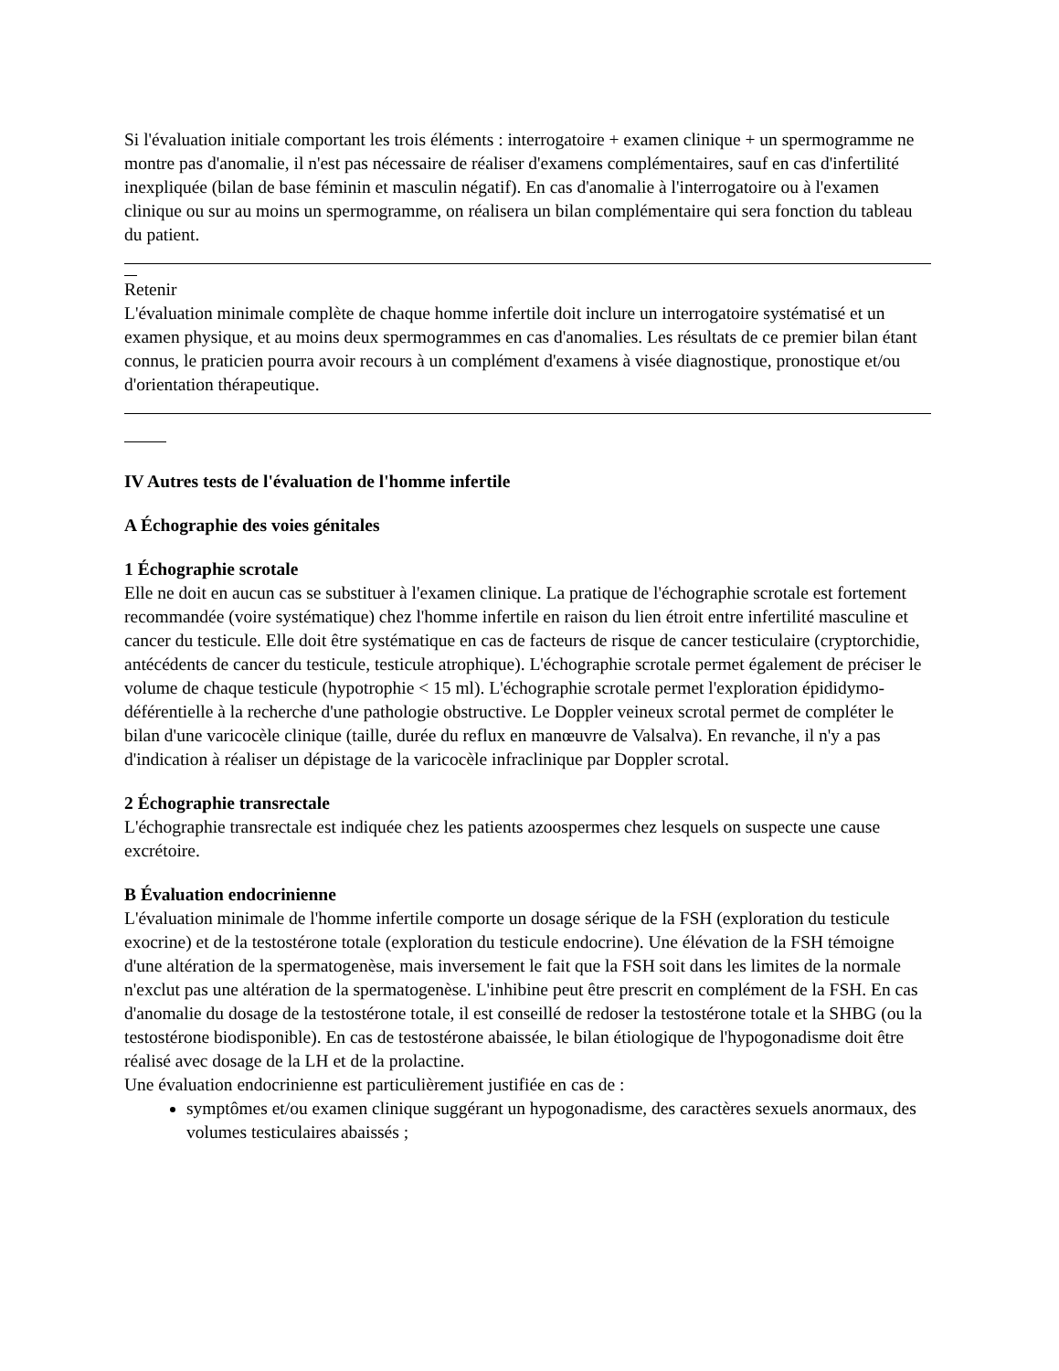Si l'évaluation initiale comportant les trois éléments : interrogatoire + examen clinique + un spermogramme ne montre pas d'anomalie, il n'est pas nécessaire de réaliser d'examens complémentaires, sauf en cas d'infertilité inexpliquée (bilan de base féminin et masculin négatif). En cas d'anomalie à l'interrogatoire ou à l'examen clinique ou sur au moins un spermogramme, on réalisera un bilan complémentaire qui sera fonction du tableau du patient.
Retenir
L'évaluation minimale complète de chaque homme infertile doit inclure un interrogatoire systématisé et un examen physique, et au moins deux spermogrammes en cas d'anomalies. Les résultats de ce premier bilan étant connus, le praticien pourra avoir recours à un complément d'examens à visée diagnostique, pronostique et/ou d'orientation thérapeutique.
IV Autres tests de l'évaluation de l'homme infertile
A Échographie des voies génitales
1 Échographie scrotale
Elle ne doit en aucun cas se substituer à l'examen clinique. La pratique de l'échographie scrotale est fortement recommandée (voire systématique) chez l'homme infertile en raison du lien étroit entre infertilité masculine et cancer du testicule. Elle doit être systématique en cas de facteurs de risque de cancer testiculaire (cryptorchidie, antécédents de cancer du testicule, testicule atrophique). L'échographie scrotale permet également de préciser le volume de chaque testicule (hypotrophie < 15 ml). L'échographie scrotale permet l'exploration épididymo-déférentielle à la recherche d'une pathologie obstructive. Le Doppler veineux scrotal permet de compléter le bilan d'une varicocèle clinique (taille, durée du reflux en manœuvre de Valsalva). En revanche, il n'y a pas d'indication à réaliser un dépistage de la varicocèle infraclinique par Doppler scrotal.
2 Échographie transrectale
L'échographie transrectale est indiquée chez les patients azoospermes chez lesquels on suspecte une cause excrétoire.
B Évaluation endocrinienne
L'évaluation minimale de l'homme infertile comporte un dosage sérique de la FSH (exploration du testicule exocrine) et de la testostérone totale (exploration du testicule endocrine). Une élévation de la FSH témoigne d'une altération de la spermatogenèse, mais inversement le fait que la FSH soit dans les limites de la normale n'exclut pas une altération de la spermatogenèse. L'inhibine peut être prescrit en complément de la FSH. En cas d'anomalie du dosage de la testostérone totale, il est conseillé de redoser la testostérone totale et la SHBG (ou la testostérone biodisponible). En cas de testostérone abaissée, le bilan étiologique de l'hypogonadisme doit être réalisé avec dosage de la LH et de la prolactine.
Une évaluation endocrinienne est particulièrement justifiée en cas de :
symptômes et/ou examen clinique suggérant un hypogonadisme, des caractères sexuels anormaux, des volumes testiculaires abaissés ;